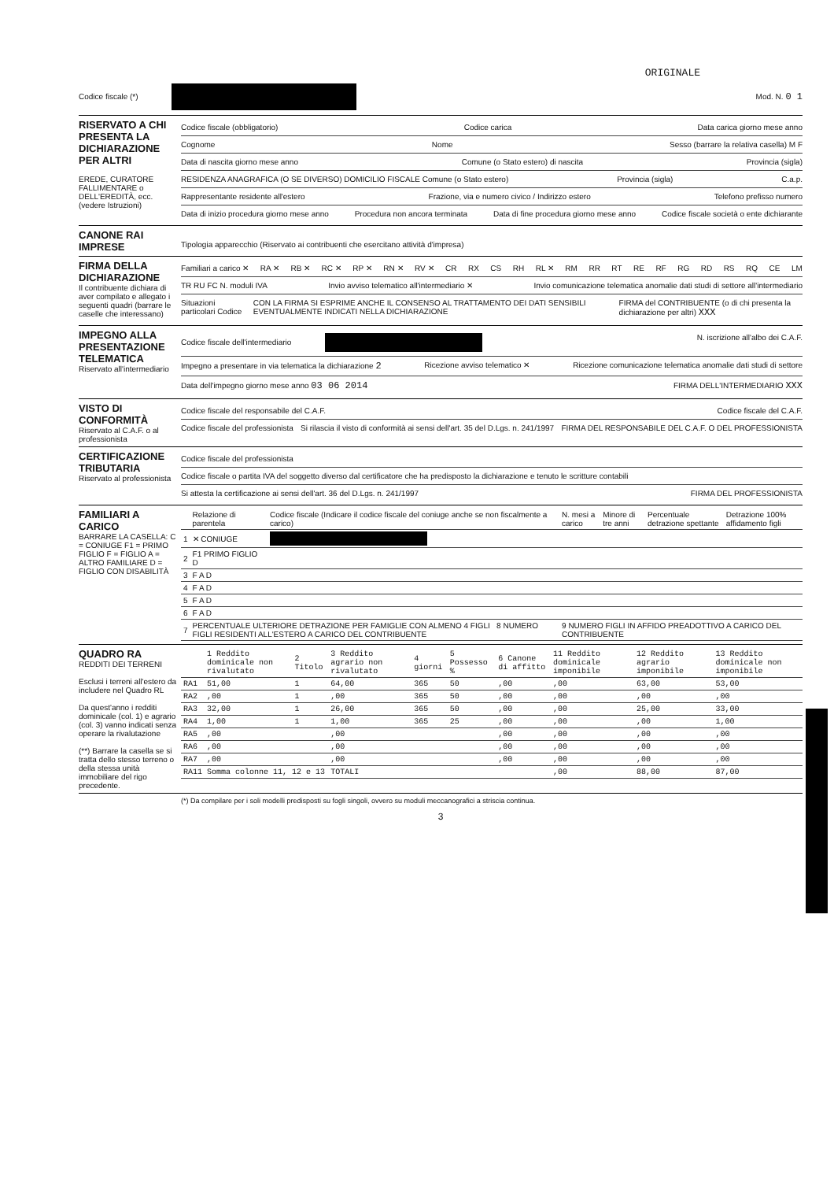ORIGINALE
Codice fiscale (*) Mod. N. 0 1
RISERVATO A CHI PRESENTA LA DICHIARAZIONE PER ALTRI
EREDE, CURATORE FALLIMENTARE o DELL'EREDITÀ, ecc. (vedere Istruzioni)
Codice fiscale (obbligatorio) Codice carica Data carica giorno mese anno
Cognome Nome Sesso (barrare la relativa casella) M F
Data di nascita giorno mese anno Comune (o Stato estero) di nascita Provincia (sigla)
RESIDENZA ANAGRAFICA (O SE DIVERSO) DOMICILIO FISCALE Comune (o Stato estero) Provincia (sigla) C.a.p.
Rappresentante residente all'estero Frazione, via e numero civico / Indirizzo estero Telefono prefisso numero
Data di inizio procedura giorno mese anno Procedura non ancora terminata Data di fine procedura giorno mese anno Codice fiscale società o ente dichiarante
CANONE RAI IMPRESE
Tipologia apparecchio (Riservato ai contribuenti che esercitano attività d'impresa)
FIRMA DELLA DICHIARAZIONE
Il contribuente dichiara di aver compilato e allegato i seguenti quadri (barrare le caselle che interessano)
Familiari a carico ✕ RA ✕ RB ✕ RC ✕ RP ✕ RN ✕ RV ✕ CR RX CS RH RL ✕ RM RR RT RE RF RG RD RS RQ CE LM
TR RU FC N. moduli IVA Invio avviso telematico all'intermediario ✕ Invio comunicazione telematica anomalie dati studi di settore all'intermediario
Situazioni particolari Codice CON LA FIRMA SI ESPRIME ANCHE IL CONSENSO AL TRATTAMENTO DEI DATI SENSIBILI EVENTUALMENTE INDICATI NELLA DICHIARAZIONE FIRMA del CONTRIBUENTE (o di chi presenta la dichiarazione per altri) XXX
IMPEGNO ALLA PRESENTAZIONE TELEMATICA
Riservato all'intermediario
Codice fiscale dell'intermediario N. iscrizione all'albo dei C.A.F.
Impegno a presentare in via telematica la dichiarazione 2 Ricezione avviso telematico ✕ Ricezione comunicazione telematica anomalie dati studi di settore
Data dell'impegno giorno mese anno 03 06 2014 FIRMA DELL'INTERMEDIARIO XXX
VISTO DI CONFORMITÀ
Riservato al C.A.F. o al professionista
Codice fiscale del responsabile del C.A.F. Codice fiscale del C.A.F.
Codice fiscale del professionista Si rilascia il visto di conformità ai sensi dell'art. 35 del D.Lgs. n. 241/1997 FIRMA DEL RESPONSABILE DEL C.A.F. O DEL PROFESSIONISTA
CERTIFICAZIONE TRIBUTARIA
Riservato al professionista
Codice fiscale del professionista
Codice fiscale o partita IVA del soggetto diverso dal certificatore che ha predisposto la dichiarazione e tenuto le scritture contabili
Si attesta la certificazione ai sensi dell'art. 36 del D.Lgs. n. 241/1997 FIRMA DEL PROFESSIONISTA
FAMILIARI A CARICO
BARRARE LA CASELLA: C = CONIUGE F1 = PRIMO FIGLIO F = FIGLIO A = ALTRO FAMILIARE D = FIGLIO CON DISABILITÀ
| | Relazione di parentela | Codice fiscale (Indicare il codice fiscale del coniuge anche se non fiscalmente a carico) | N. mesi a carico | Minore di tre anni | Percentuale detrazione spettante | Detrazione 100% affidamento figli |
| --- | --- | --- | --- | --- | --- | --- |
| 1 | ✕ CONIUGE | | | | | |
| 2 | F1 PRIMO FIGLIO D | | | | | |
| 3 | F A D | | | | | |
| 4 | F A D | | | | | |
| 5 | F A D | | | | | |
| 6 | F A D | | | | | |
| 7 | PERCENTUALE ULTERIORE DETRAZIONE PER FAMIGLIE CON ALMENO 4 FIGLI 8 NUMERO FIGLI RESIDENTI ALL'ESTERO A CARICO DEL CONTRIBUENTE | | 9 NUMERO FIGLI IN AFFIDO PREADOTTIVO A CARICO DEL CONTRIBUENTE | | | |
QUADRO RA
REDDITI DEI TERRENI
Esclusi i terreni all'estero da includere nel Quadro RL
Da quest'anno i redditi dominicale (col. 1) e agrario (col. 3) vanno indicati senza operare la rivalutazione
(**) Barrare la casella se si tratta dello stesso terreno o della stessa unità immobiliare del rigo precedente.
| | 1 Reddito dominicale non rivalutato | 2 Titolo | 3 Reddito agrario non rivalutato | 4 giorni | 5 Possesso % | 6 Canone di affitto | 11 Reddito dominicale imponibile | 12 Reddito agrario imponibile | 13 Reddito dominicale non imponibile |
| --- | --- | --- | --- | --- | --- | --- | --- | --- | --- |
| RA1 | 51,00 | 1 | 64,00 | 365 | 50 | ,00 | ,00 | 63,00 | 53,00 |
| RA2 | ,00 | 1 | ,00 | 365 | 50 | ,00 | ,00 | ,00 | ,00 |
| RA3 | 32,00 | 1 | 26,00 | 365 | 50 | ,00 | ,00 | 25,00 | 33,00 |
| RA4 | 1,00 | 1 | 1,00 | 365 | 25 | ,00 | ,00 | ,00 | 1,00 |
| RA5 | ,00 | | ,00 | | | ,00 | ,00 | ,00 | ,00 |
| RA6 | ,00 | | ,00 | | | ,00 | ,00 | ,00 | ,00 |
| RA7 | ,00 | | ,00 | | | ,00 | ,00 | ,00 | ,00 |
| RA11 | Somma colonne 11, 12 e 13 | | TOTALI | | | | ,00 | 88,00 | 87,00 |
(*) Da compilare per i soli modelli predisposti su fogli singoli, ovvero su moduli meccanografici a striscia continua.
3